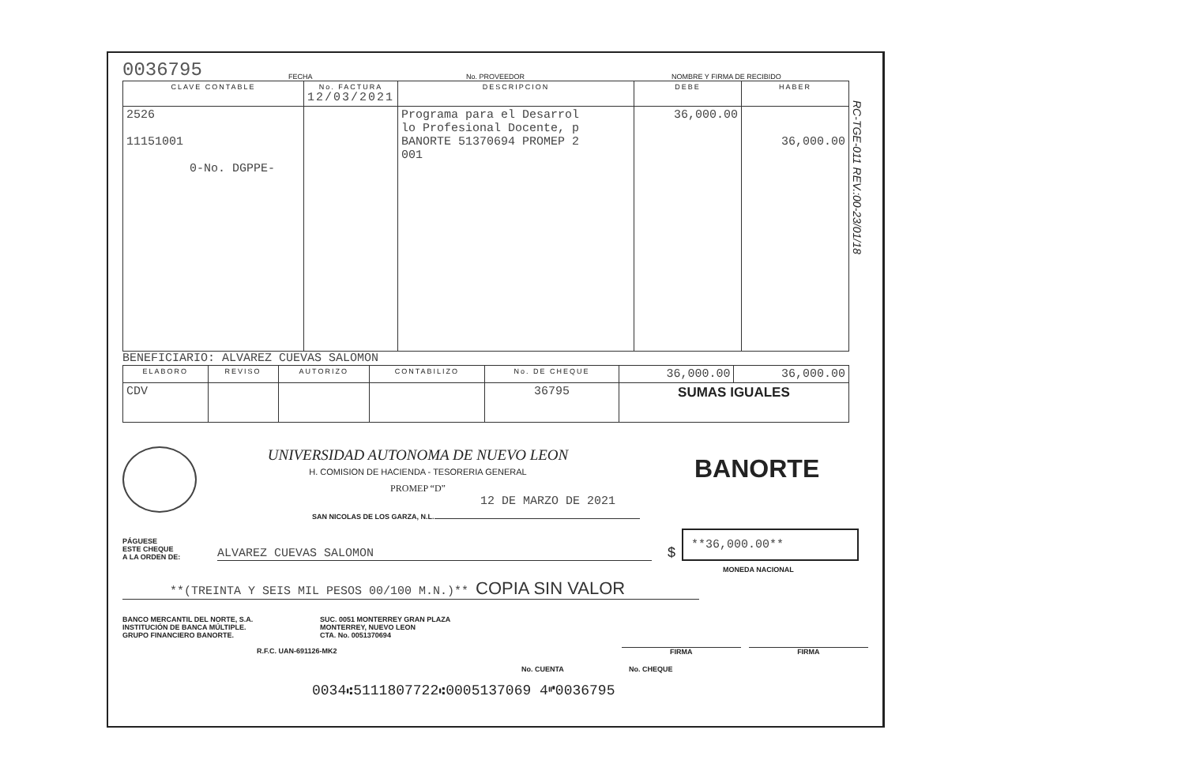0036795 FECHA No. PROVEEDOR NOMBRE Y FIRMA DE RECIBIDO
| CLAVE CONTABLE | No. FACTURA 12/03/2021 | DESCRIPCION | DEBE | HABER |
| --- | --- | --- | --- | --- |
| 2526 11151001 0-No. DGPPE- | | Programa para el Desarrol lo Profesional Docente, p BANORTE 51370694 PROMEP 2 001 | 36,000.00 | 36,000.00 |
BENEFICIARIO: ALVAREZ CUEVAS SALOMON
| ELABORO | REVISO | AUTORIZO | CONTABILIZO | No. DE CHEQUE | 36,000.00 | 36,000.00 |
| CDV | | | | 36795 | SUMAS IGUALES | |
RC-TGE-011 REV.:00-23/01/18
UNIVERSIDAD AUTONOMA DE NUEVO LEON
H. COMISION DE HACIENDA - TESORERIA GENERAL
PROMEP “D”
12 DE MARZO DE 2021
BANORTE
SAN NICOLAS DE LOS GARZA, N.L.
PÁGUESE
ESTE CHEQUE
A LA ORDEN DE:
ALVAREZ CUEVAS SALOMON
$
**36,000.00**
MONEDA NACIONAL
**(TREINTA Y SEIS MIL PESOS 00/100 M.N.)** COPIA SIN VALOR
BANCO MERCANTIL DEL NORTE, S.A.
INSTITUCIÓN DE BANCA MÚLTIPLE.
GRUPO FINANCIERO BANORTE.
SUC. 0051 MONTERREY GRAN PLAZA
MONTERREY, NUEVO LEON
CTA. No. 0051370694
R.F.C. UAN-691126-MK2 FIRMA FIRMA
No. CUENTA No. CHEQUE
0034⑆5111807722⑆0005137069 4⑈0036795